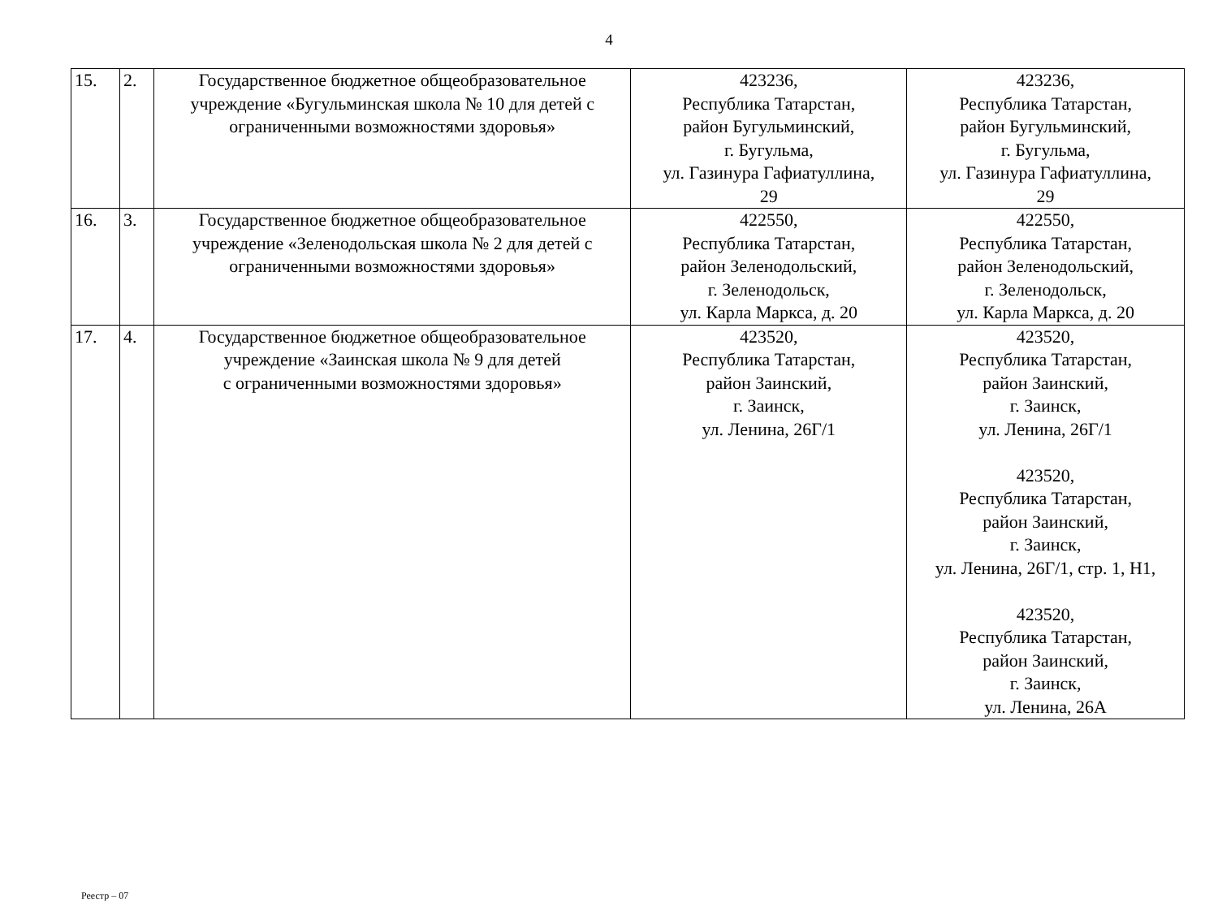4
| 15. | 2. | Государственное бюджетное общеобразовательное учреждение «Бугульминская школа № 10 для детей с ограниченными возможностями здоровья» | 423236, Республика Татарстан, район Бугульминский, г. Бугульма, ул. Газинура Гафиатуллина, 29 | 423236, Республика Татарстан, район Бугульминский, г. Бугульма, ул. Газинура Гафиатуллина, 29 |
| 16. | 3. | Государственное бюджетное общеобразовательное учреждение «Зеленодольская школа № 2 для детей с ограниченными возможностями здоровья» | 422550, Республика Татарстан, район Зеленодольский, г. Зеленодольск, ул. Карла Маркса, д. 20 | 422550, Республика Татарстан, район Зеленодольский, г. Зеленодольск, ул. Карла Маркса, д. 20 |
| 17. | 4. | Государственное бюджетное общеобразовательное учреждение «Заинская школа № 9 для детей с ограниченными возможностями здоровья» | 423520, Республика Татарстан, район Заинский, г. Заинск, ул. Ленина, 26Г/1 | 423520, Республика Татарстан, район Заинский, г. Заинск, ул. Ленина, 26Г/1 423520, Республика Татарстан, район Заинский, г. Заинск, ул. Ленина, 26Г/1, стр. 1, Н1, 423520, Республика Татарстан, район Заинский, г. Заинск, ул. Ленина, 26А |
Реестр – 07